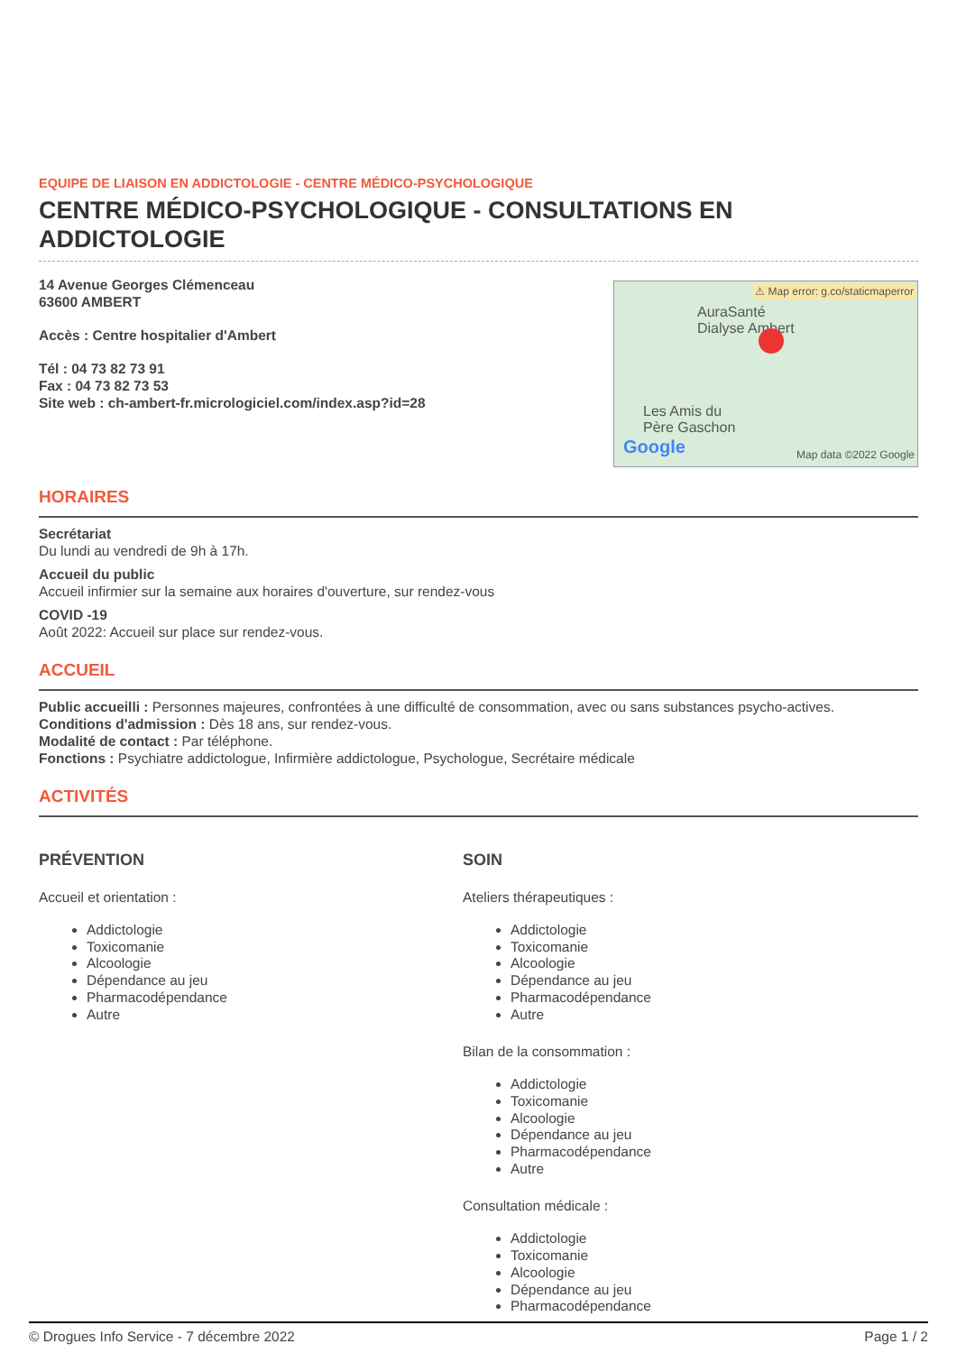EQUIPE DE LIAISON EN ADDICTOLOGIE - CENTRE MÉDICO-PSYCHOLOGIQUE
CENTRE MÉDICO-PSYCHOLOGIQUE - CONSULTATIONS EN ADDICTOLOGIE
14 Avenue Georges Clémenceau
63600 AMBERT
Accès : Centre hospitalier d'Ambert
Tél : 04 73 82 73 91
Fax : 04 73 82 73 53
Site web : ch-ambert-fr.micrologiciel.com/index.asp?id=28
⚠ Map error: g.co/staticmaperror
AuraSanté
Dialyse Ambert
Les Amis du
Père Gaschon
Google Map data ©2022 Google
HORAIRES
Secrétariat
Du lundi au vendredi de 9h à 17h.
Accueil du public
Accueil infirmier sur la semaine aux horaires d'ouverture, sur rendez-vous
COVID -19
Août 2022: Accueil sur place sur rendez-vous.
ACCUEIL
Public accueilli : Personnes majeures, confrontées à une difficulté de consommation, avec ou sans substances psycho-actives.
Conditions d'admission : Dès 18 ans, sur rendez-vous.
Modalité de contact : Par téléphone.
Fonctions : Psychiatre addictologue, Infirmière addictologue, Psychologue, Secrétaire médicale
ACTIVITÉS
PRÉVENTION
Accueil et orientation :
Addictologie
Toxicomanie
Alcoologie
Dépendance au jeu
Pharmacodépendance
Autre
SOIN
Ateliers thérapeutiques :
Addictologie
Toxicomanie
Alcoologie
Dépendance au jeu
Pharmacodépendance
Autre
Bilan de la consommation :
Addictologie
Toxicomanie
Alcoologie
Dépendance au jeu
Pharmacodépendance
Autre
Consultation médicale :
Addictologie
Toxicomanie
Alcoologie
Dépendance au jeu
Pharmacodépendance
© Drogues Info Service - 7 décembre 2022 Page 1 / 2